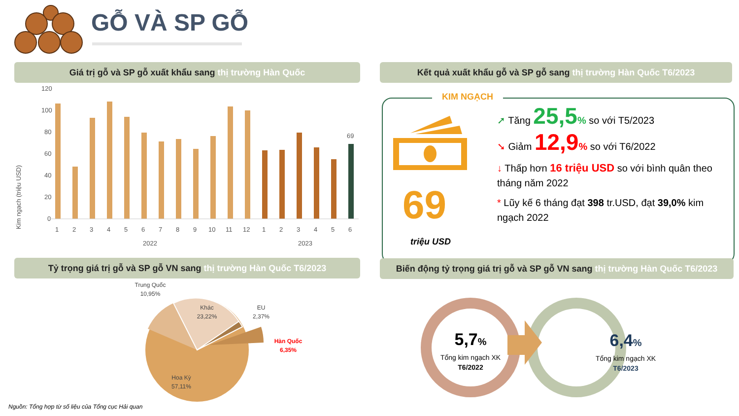GỖ VÀ SP GỖ
Giá trị gỗ và SP gỗ xuất khẩu sang thị trường Hàn Quốc Kết quả xuất khẩu gỗ và SP gỗ sang thị trường Hàn Quốc T6/2023
Kim ngạch (triệu USD)
120
100
80
60
40
20
0
69
1
2
3
4
5
6
7
8
9
10
11
12
1
2
3
4
5
6
2022
2023
KIM NGẠCH
69
triệu USD
➚ Tăng 25,5% so với T5/2023
➘ Giảm 12,9% so với T6/2022
↓ Thấp hơn 16 triệu USD so với bình quân theo tháng năm 2022
* Lũy kế 6 tháng đạt 398 tr.USD, đạt 39,0% kim ngạch 2022
Tỷ trọng giá trị gỗ và SP gỗ VN sang thị trường Hàn Quốc T6/2023
Biến động tỷ trọng giá trị gỗ và SP gỗ VN sang thị trường Hàn Quốc T6/2023
Trung Quốc
10,95%
Khác
23,22%
EU
2,37%
Hàn Quốc
6,35%
Hoa Kỳ
57,11%
5,7%
Tổng kim ngạch XK
T6/2022
6,4%
Tổng kim ngạch XK
T6/2023
Nguồn: Tổng hợp từ số liệu của Tổng cục Hải quan